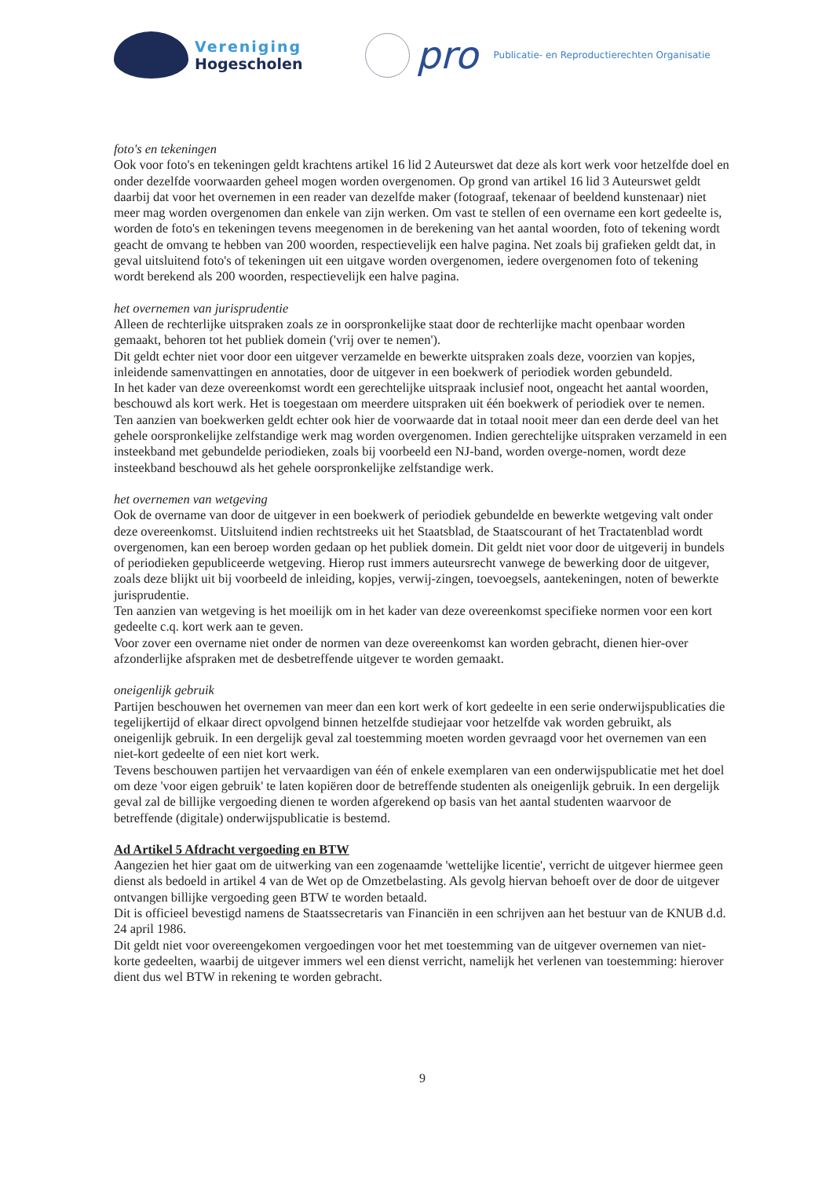Vereniging
Hogescholen
pro
Publicatie- en Reproductierechten Organisatie
foto's en tekeningen
Ook voor foto's en tekeningen geldt krachtens artikel 16 lid 2 Auteurswet dat deze als kort werk voor hetzelfde doel en onder dezelfde voorwaarden geheel mogen worden overgenomen. Op grond van artikel 16 lid 3 Auteurswet geldt daarbij dat voor het overnemen in een reader van dezelfde maker (fotograaf, tekenaar of beeldend kunstenaar) niet meer mag worden overgenomen dan enkele van zijn werken. Om vast te stellen of een overname een kort gedeelte is, worden de foto's en tekeningen tevens meegenomen in de berekening van het aantal woorden, foto of tekening wordt geacht de omvang te hebben van 200 woorden, respectievelijk een halve pagina. Net zoals bij grafieken geldt dat, in geval uitsluitend foto's of tekeningen uit een uitgave worden overgenomen, iedere overgenomen foto of tekening wordt berekend als 200 woorden, respectievelijk een halve pagina.
het overnemen van jurisprudentie
Alleen de rechterlijke uitspraken zoals ze in oorspronkelijke staat door de rechterlijke macht openbaar worden gemaakt, behoren tot het publiek domein ('vrij over te nemen').
Dit geldt echter niet voor door een uitgever verzamelde en bewerkte uitspraken zoals deze, voorzien van kopjes, inleidende samenvattingen en annotaties, door de uitgever in een boekwerk of periodiek worden gebundeld.
In het kader van deze overeenkomst wordt een gerechtelijke uitspraak inclusief noot, ongeacht het aantal woorden, beschouwd als kort werk. Het is toegestaan om meerdere uitspraken uit één boekwerk of periodiek over te nemen.
Ten aanzien van boekwerken geldt echter ook hier de voorwaarde dat in totaal nooit meer dan een derde deel van het gehele oorspronkelijke zelfstandige werk mag worden overgenomen. Indien gerechtelijke uitspraken verzameld in een insteekband met gebundelde periodieken, zoals bij voorbeeld een NJ-band, worden overge-nomen, wordt deze insteekband beschouwd als het gehele oorspronkelijke zelfstandige werk.
het overnemen van wetgeving
Ook de overname van door de uitgever in een boekwerk of periodiek gebundelde en bewerkte wetgeving valt onder deze overeenkomst. Uitsluitend indien rechtstreeks uit het Staatsblad, de Staatscourant of het Tractatenblad wordt overgenomen, kan een beroep worden gedaan op het publiek domein. Dit geldt niet voor door de uitgeverij in bundels of periodieken gepubliceerde wetgeving. Hierop rust immers auteursrecht vanwege de bewerking door de uitgever, zoals deze blijkt uit bij voorbeeld de inleiding, kopjes, verwij-zingen, toevoegsels, aantekeningen, noten of bewerkte jurisprudentie.
Ten aanzien van wetgeving is het moeilijk om in het kader van deze overeenkomst specifieke normen voor een kort gedeelte c.q. kort werk aan te geven.
Voor zover een overname niet onder de normen van deze overeenkomst kan worden gebracht, dienen hier-over afzonderlijke afspraken met de desbetreffende uitgever te worden gemaakt.
oneigenlijk gebruik
Partijen beschouwen het overnemen van meer dan een kort werk of kort gedeelte in een serie onderwijspublicaties die tegelijkertijd of elkaar direct opvolgend binnen hetzelfde studiejaar voor hetzelfde vak worden gebruikt, als oneigenlijk gebruik. In een dergelijk geval zal toestemming moeten worden gevraagd voor het overnemen van een niet-kort gedeelte of een niet kort werk.
Tevens beschouwen partijen het vervaardigen van één of enkele exemplaren van een onderwijspublicatie met het doel om deze 'voor eigen gebruik' te laten kopiëren door de betreffende studenten als oneigenlijk gebruik. In een dergelijk geval zal de billijke vergoeding dienen te worden afgerekend op basis van het aantal studenten waarvoor de betreffende (digitale) onderwijspublicatie is bestemd.
Ad Artikel 5 Afdracht vergoeding en BTW
Aangezien het hier gaat om de uitwerking van een zogenaamde 'wettelijke licentie', verricht de uitgever hiermee geen dienst als bedoeld in artikel 4 van de Wet op de Omzetbelasting. Als gevolg hiervan behoeft over de door de uitgever ontvangen billijke vergoeding geen BTW te worden betaald.
Dit is officieel bevestigd namens de Staatssecretaris van Financiën in een schrijven aan het bestuur van de KNUB d.d. 24 april 1986.
Dit geldt niet voor overeengekomen vergoedingen voor het met toestemming van de uitgever overnemen van niet-korte gedeelten, waarbij de uitgever immers wel een dienst verricht, namelijk het verlenen van toestemming: hierover dient dus wel BTW in rekening te worden gebracht.
9